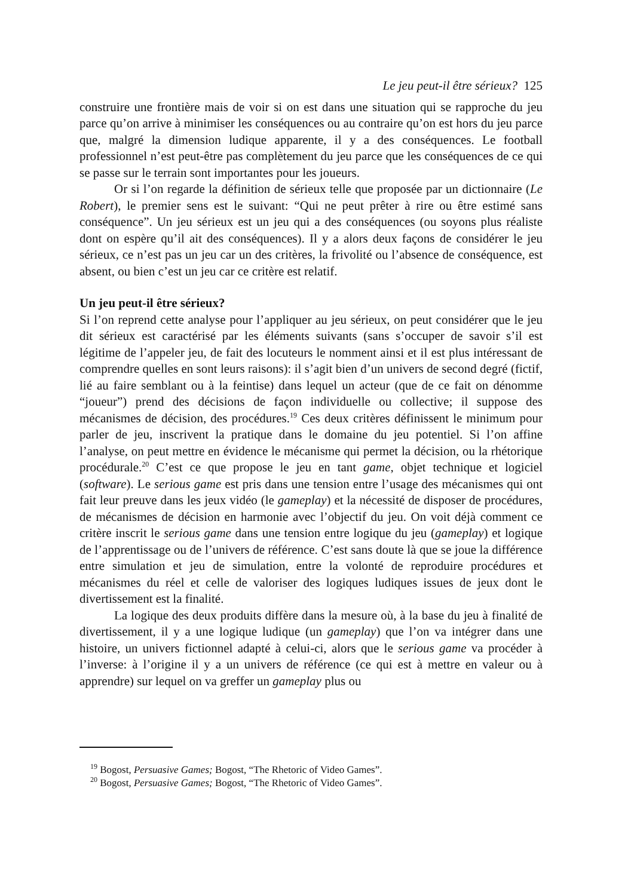Le jeu peut-il être sérieux? 125
construire une frontière mais de voir si on est dans une situation qui se rapproche du jeu parce qu’on arrive à minimiser les conséquences ou au contraire qu’on est hors du jeu parce que, malgré la dimension ludique apparente, il y a des conséquences. Le football professionnel n’est peut-être pas complètement du jeu parce que les conséquences de ce qui se passe sur le terrain sont importantes pour les joueurs.
Or si l’on regarde la définition de sérieux telle que proposée par un dictionnaire (Le Robert), le premier sens est le suivant: “Qui ne peut prêter à rire ou être estimé sans conséquence”. Un jeu sérieux est un jeu qui a des conséquences (ou soyons plus réaliste dont on espère qu’il ait des conséquences). Il y a alors deux façons de considérer le jeu sérieux, ce n’est pas un jeu car un des critères, la frivolité ou l’absence de conséquence, est absent, ou bien c’est un jeu car ce critère est relatif.
Un jeu peut-il être sérieux?
Si l’on reprend cette analyse pour l’appliquer au jeu sérieux, on peut considérer que le jeu dit sérieux est caractérisé par les éléments suivants (sans s’occuper de savoir s’il est légitime de l’appeler jeu, de fait des locuteurs le nomment ainsi et il est plus intéressant de comprendre quelles en sont leurs raisons): il s’agit bien d’un univers de second degré (fictif, lié au faire semblant ou à la feintise) dans lequel un acteur (que de ce fait on dénomme “joueur”) prend des décisions de façon individuelle ou collective; il suppose des mécanismes de décision, des procédures.<sup>19</sup> Ces deux critères définissent le minimum pour parler de jeu, inscrivent la pratique dans le domaine du jeu potentiel. Si l’on affine l’analyse, on peut mettre en évidence le mécanisme qui permet la décision, ou la rhétorique procédurale.<sup>20</sup> C’est ce que propose le jeu en tant game, objet technique et logiciel (software). Le serious game est pris dans une tension entre l’usage des mécanismes qui ont fait leur preuve dans les jeux vidéo (le gameplay) et la nécessité de disposer de procédures, de mécanismes de décision en harmonie avec l’objectif du jeu. On voit déjà comment ce critère inscrit le serious game dans une tension entre logique du jeu (gameplay) et logique de l’apprentissage ou de l’univers de référence. C’est sans doute là que se joue la différence entre simulation et jeu de simulation, entre la volonté de reproduire procédures et mécanismes du réel et celle de valoriser des logiques ludiques issues de jeux dont le divertissement est la finalité.
La logique des deux produits diffère dans la mesure où, à la base du jeu à finalité de divertissement, il y a une logique ludique (un gameplay) que l’on va intégrer dans une histoire, un univers fictionnel adapté à celui-ci, alors que le serious game va procéder à l’inverse: à l’origine il y a un univers de référence (ce qui est à mettre en valeur ou à apprendre) sur lequel on va greffer un gameplay plus ou
<sup>19</sup> Bogost, Persuasive Games; Bogost, “The Rhetoric of Video Games”.
<sup>20</sup> Bogost, Persuasive Games; Bogost, “The Rhetoric of Video Games”.